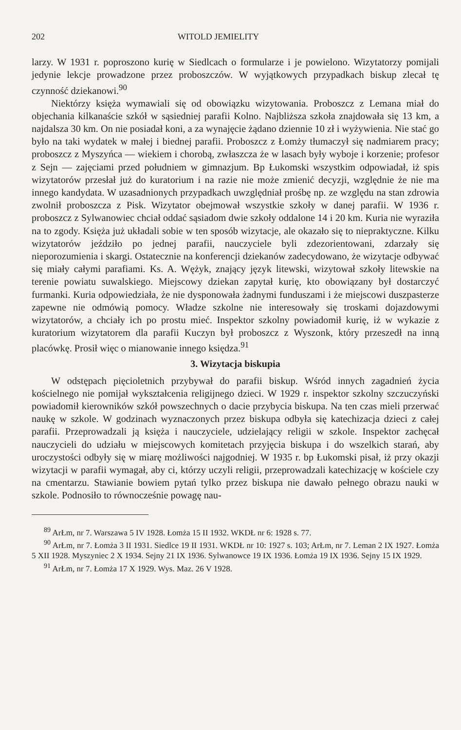202 WITOLD JEMIELITY
larzy. W 1931 r. poproszono kurię w Siedlcach o formularze i je powielono. Wizytatorzy pomijali jedynie lekcje prowadzone przez proboszczów. W wyjątkowych przypadkach biskup zlecał tę czynność dziekanowi.<sup>90</sup>
Niektórzy księża wymawiali się od obowiązku wizytowania. Proboszcz z Lemana miał do objechania kilkanaście szkół w sąsiedniej parafii Kolno. Najbliższa szkoła znajdowała się 13 km, a najdalsza 30 km. On nie posiadał koni, a za wynajęcie żądano dziennie 10 zł i wyżywienia. Nie stać go było na taki wydatek w małej i biednej parafii. Proboszcz z Łomży tłumaczył się nadmiarem pracy; proboszcz z Myszyńca — wiekiem i chorobą, zwłaszcza że w lasach były wyboje i korzenie; profesor z Sejn — zajęciami przed południem w gimnazjum. Bp Łukomski wszystkim odpowiadał, iż spis wizytatorów przesłał już do kuratorium i na razie nie może zmienić decyzji, względnie że nie ma innego kandydata. W uzasadnionych przypadkach uwzględniał prośbę np. ze względu na stan zdrowia zwolnił proboszcza z Pisk. Wizytator obejmował wszystkie szkoły w danej parafii. W 1936 r. proboszcz z Sylwanowiec chciał oddać sąsiadom dwie szkoły oddalone 14 i 20 km. Kuria nie wyraziła na to zgody. Księża już układali sobie w ten sposób wizytacje, ale okazało się to niepraktyczne. Kilku wizytatorów jeździło po jednej parafii, nauczyciele byli zdezorientowani, zdarzały się nieporozumienia i skargi. Ostatecznie na konferencji dziekanów zadecydowano, że wizytacje odbywać się miały całymi parafiami. Ks. A. Wężyk, znający język litewski, wizytował szkoły litewskie na terenie powiatu suwalskiego. Miejscowy dziekan zapytał kurię, kto obowiązany był dostarczyć furmanki. Kuria odpowiedziała, że nie dysponowała żadnymi funduszami i że miejscowi duszpasterze zapewne nie odmówią pomocy. Władze szkolne nie interesowały się troskami dojazdowymi wizytatorów, a chciały ich po prostu mieć. Inspektor szkolny powiadomił kurię, iż w wykazie z kuratorium wizytatorem dla parafii Kuczyn był proboszcz z Wyszonk, który przeszedł na inną placówkę. Prosił więc o mianowanie innego księdza.<sup>91</sup>
3. Wizytacja biskupia
W odstępach pięcioletnich przybywał do parafii biskup. Wśród innych zagadnień życia kościelnego nie pomijał wykształcenia religijnego dzieci. W 1929 r. inspektor szkolny szczuczyński powiadomił kierowników szkół powszechnych o dacie przybycia biskupa. Na ten czas mieli przerwać naukę w szkole. W godzinach wyznaczonych przez biskupa odbyła się katechizacja dzieci z całej parafii. Przeprowadzali ją księża i nauczyciele, udzielający religii w szkole. Inspektor zachęcał nauczycieli do udziału w miejscowych komitetach przyjęcia biskupa i do wszelkich starań, aby uroczystości odbyły się w miarę możliwości najgodniej. W 1935 r. bp Łukomski pisał, iż przy okazji wizytacji w parafii wymagał, aby ci, którzy uczyli religii, przeprowadzali katechizację w kościele czy na cmentarzu. Stawianie bowiem pytań tylko przez biskupa nie dawało pełnego obrazu nauki w szkole. Podnosiło to równocześnie powagę nau-
<sup>89</sup> ArŁm, nr 7. Warszawa 5 IV 1928. Łomża 15 II 1932. WKDŁ nr 6: 1928 s. 77.
<sup>90</sup> ArŁm, nr 7. Łomża 3 II 1931. Siedlce 19 II 1931. WKDŁ nr 10: 1927 s. 103; ArŁm, nr 7. Leman 2 IX 1927. Łomża 5 XII 1928. Myszyniec 2 X 1934. Sejny 21 IX 1936. Sylwanowce 19 IX 1936. Łomża 19 IX 1936. Sejny 15 IX 1929.
<sup>91</sup> ArŁm, nr 7. Łomża 17 X 1929. Wys. Maz. 26 V 1928.